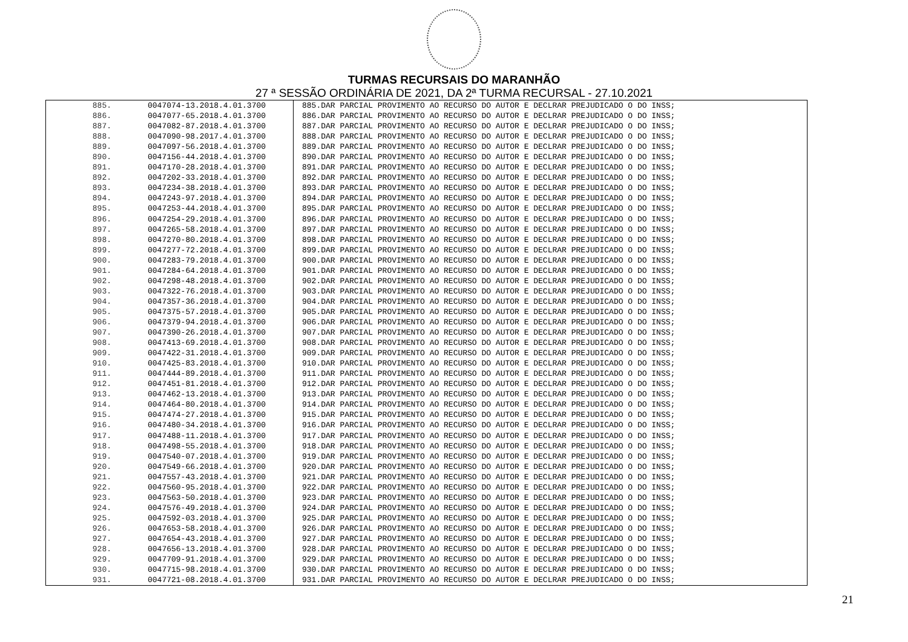TURMAS RECURSAIS DO MARANHÃO
27 ª SESSÃO ORDINÁRIA DE 2021, DA 2ª TURMA RECURSAL - 27.10.2021
| 885. | 0047074-13.2018.4.01.3700 | 885.DAR PARCIAL PROVIMENTO AO RECURSO DO AUTOR E DECLRAR PREJUDICADO O DO INSS; |
| 886. | 0047077-65.2018.4.01.3700 | 886.DAR PARCIAL PROVIMENTO AO RECURSO DO AUTOR E DECLRAR PREJUDICADO O DO INSS; |
| 887. | 0047082-87.2018.4.01.3700 | 887.DAR PARCIAL PROVIMENTO AO RECURSO DO AUTOR E DECLRAR PREJUDICADO O DO INSS; |
| 888. | 0047090-98.2017.4.01.3700 | 888.DAR PARCIAL PROVIMENTO AO RECURSO DO AUTOR E DECLRAR PREJUDICADO O DO INSS; |
| 889. | 0047097-56.2018.4.01.3700 | 889.DAR PARCIAL PROVIMENTO AO RECURSO DO AUTOR E DECLRAR PREJUDICADO O DO INSS; |
| 890. | 0047156-44.2018.4.01.3700 | 890.DAR PARCIAL PROVIMENTO AO RECURSO DO AUTOR E DECLRAR PREJUDICADO O DO INSS; |
| 891. | 0047170-28.2018.4.01.3700 | 891.DAR PARCIAL PROVIMENTO AO RECURSO DO AUTOR E DECLRAR PREJUDICADO O DO INSS; |
| 892. | 0047202-33.2018.4.01.3700 | 892.DAR PARCIAL PROVIMENTO AO RECURSO DO AUTOR E DECLRAR PREJUDICADO O DO INSS; |
| 893. | 0047234-38.2018.4.01.3700 | 893.DAR PARCIAL PROVIMENTO AO RECURSO DO AUTOR E DECLRAR PREJUDICADO O DO INSS; |
| 894. | 0047243-97.2018.4.01.3700 | 894.DAR PARCIAL PROVIMENTO AO RECURSO DO AUTOR E DECLRAR PREJUDICADO O DO INSS; |
| 895. | 0047253-44.2018.4.01.3700 | 895.DAR PARCIAL PROVIMENTO AO RECURSO DO AUTOR E DECLRAR PREJUDICADO O DO INSS; |
| 896. | 0047254-29.2018.4.01.3700 | 896.DAR PARCIAL PROVIMENTO AO RECURSO DO AUTOR E DECLRAR PREJUDICADO O DO INSS; |
| 897. | 0047265-58.2018.4.01.3700 | 897.DAR PARCIAL PROVIMENTO AO RECURSO DO AUTOR E DECLRAR PREJUDICADO O DO INSS; |
| 898. | 0047270-80.2018.4.01.3700 | 898.DAR PARCIAL PROVIMENTO AO RECURSO DO AUTOR E DECLRAR PREJUDICADO O DO INSS; |
| 899. | 0047277-72.2018.4.01.3700 | 899.DAR PARCIAL PROVIMENTO AO RECURSO DO AUTOR E DECLRAR PREJUDICADO O DO INSS; |
| 900. | 0047283-79.2018.4.01.3700 | 900.DAR PARCIAL PROVIMENTO AO RECURSO DO AUTOR E DECLRAR PREJUDICADO O DO INSS; |
| 901. | 0047284-64.2018.4.01.3700 | 901.DAR PARCIAL PROVIMENTO AO RECURSO DO AUTOR E DECLRAR PREJUDICADO O DO INSS; |
| 902. | 0047298-48.2018.4.01.3700 | 902.DAR PARCIAL PROVIMENTO AO RECURSO DO AUTOR E DECLRAR PREJUDICADO O DO INSS; |
| 903. | 0047322-76.2018.4.01.3700 | 903.DAR PARCIAL PROVIMENTO AO RECURSO DO AUTOR E DECLRAR PREJUDICADO O DO INSS; |
| 904. | 0047357-36.2018.4.01.3700 | 904.DAR PARCIAL PROVIMENTO AO RECURSO DO AUTOR E DECLRAR PREJUDICADO O DO INSS; |
| 905. | 0047375-57.2018.4.01.3700 | 905.DAR PARCIAL PROVIMENTO AO RECURSO DO AUTOR E DECLRAR PREJUDICADO O DO INSS; |
| 906. | 0047379-94.2018.4.01.3700 | 906.DAR PARCIAL PROVIMENTO AO RECURSO DO AUTOR E DECLRAR PREJUDICADO O DO INSS; |
| 907. | 0047390-26.2018.4.01.3700 | 907.DAR PARCIAL PROVIMENTO AO RECURSO DO AUTOR E DECLRAR PREJUDICADO O DO INSS; |
| 908. | 0047413-69.2018.4.01.3700 | 908.DAR PARCIAL PROVIMENTO AO RECURSO DO AUTOR E DECLRAR PREJUDICADO O DO INSS; |
| 909. | 0047422-31.2018.4.01.3700 | 909.DAR PARCIAL PROVIMENTO AO RECURSO DO AUTOR E DECLRAR PREJUDICADO O DO INSS; |
| 910. | 0047425-83.2018.4.01.3700 | 910.DAR PARCIAL PROVIMENTO AO RECURSO DO AUTOR E DECLRAR PREJUDICADO O DO INSS; |
| 911. | 0047444-89.2018.4.01.3700 | 911.DAR PARCIAL PROVIMENTO AO RECURSO DO AUTOR E DECLRAR PREJUDICADO O DO INSS; |
| 912. | 0047451-81.2018.4.01.3700 | 912.DAR PARCIAL PROVIMENTO AO RECURSO DO AUTOR E DECLRAR PREJUDICADO O DO INSS; |
| 913. | 0047462-13.2018.4.01.3700 | 913.DAR PARCIAL PROVIMENTO AO RECURSO DO AUTOR E DECLRAR PREJUDICADO O DO INSS; |
| 914. | 0047464-80.2018.4.01.3700 | 914.DAR PARCIAL PROVIMENTO AO RECURSO DO AUTOR E DECLRAR PREJUDICADO O DO INSS; |
| 915. | 0047474-27.2018.4.01.3700 | 915.DAR PARCIAL PROVIMENTO AO RECURSO DO AUTOR E DECLRAR PREJUDICADO O DO INSS; |
| 916. | 0047480-34.2018.4.01.3700 | 916.DAR PARCIAL PROVIMENTO AO RECURSO DO AUTOR E DECLRAR PREJUDICADO O DO INSS; |
| 917. | 0047488-11.2018.4.01.3700 | 917.DAR PARCIAL PROVIMENTO AO RECURSO DO AUTOR E DECLRAR PREJUDICADO O DO INSS; |
| 918. | 0047498-55.2018.4.01.3700 | 918.DAR PARCIAL PROVIMENTO AO RECURSO DO AUTOR E DECLRAR PREJUDICADO O DO INSS; |
| 919. | 0047540-07.2018.4.01.3700 | 919.DAR PARCIAL PROVIMENTO AO RECURSO DO AUTOR E DECLRAR PREJUDICADO O DO INSS; |
| 920. | 0047549-66.2018.4.01.3700 | 920.DAR PARCIAL PROVIMENTO AO RECURSO DO AUTOR E DECLRAR PREJUDICADO O DO INSS; |
| 921. | 0047557-43.2018.4.01.3700 | 921.DAR PARCIAL PROVIMENTO AO RECURSO DO AUTOR E DECLRAR PREJUDICADO O DO INSS; |
| 922. | 0047560-95.2018.4.01.3700 | 922.DAR PARCIAL PROVIMENTO AO RECURSO DO AUTOR E DECLRAR PREJUDICADO O DO INSS; |
| 923. | 0047563-50.2018.4.01.3700 | 923.DAR PARCIAL PROVIMENTO AO RECURSO DO AUTOR E DECLRAR PREJUDICADO O DO INSS; |
| 924. | 0047576-49.2018.4.01.3700 | 924.DAR PARCIAL PROVIMENTO AO RECURSO DO AUTOR E DECLRAR PREJUDICADO O DO INSS; |
| 925. | 0047592-03.2018.4.01.3700 | 925.DAR PARCIAL PROVIMENTO AO RECURSO DO AUTOR E DECLRAR PREJUDICADO O DO INSS; |
| 926. | 0047653-58.2018.4.01.3700 | 926.DAR PARCIAL PROVIMENTO AO RECURSO DO AUTOR E DECLRAR PREJUDICADO O DO INSS; |
| 927. | 0047654-43.2018.4.01.3700 | 927.DAR PARCIAL PROVIMENTO AO RECURSO DO AUTOR E DECLRAR PREJUDICADO O DO INSS; |
| 928. | 0047656-13.2018.4.01.3700 | 928.DAR PARCIAL PROVIMENTO AO RECURSO DO AUTOR E DECLRAR PREJUDICADO O DO INSS; |
| 929. | 0047709-91.2018.4.01.3700 | 929.DAR PARCIAL PROVIMENTO AO RECURSO DO AUTOR E DECLRAR PREJUDICADO O DO INSS; |
| 930. | 0047715-98.2018.4.01.3700 | 930.DAR PARCIAL PROVIMENTO AO RECURSO DO AUTOR E DECLRAR PREJUDICADO O DO INSS; |
| 931. | 0047721-08.2018.4.01.3700 | 931.DAR PARCIAL PROVIMENTO AO RECURSO DO AUTOR E DECLRAR PREJUDICADO O DO INSS; |
21